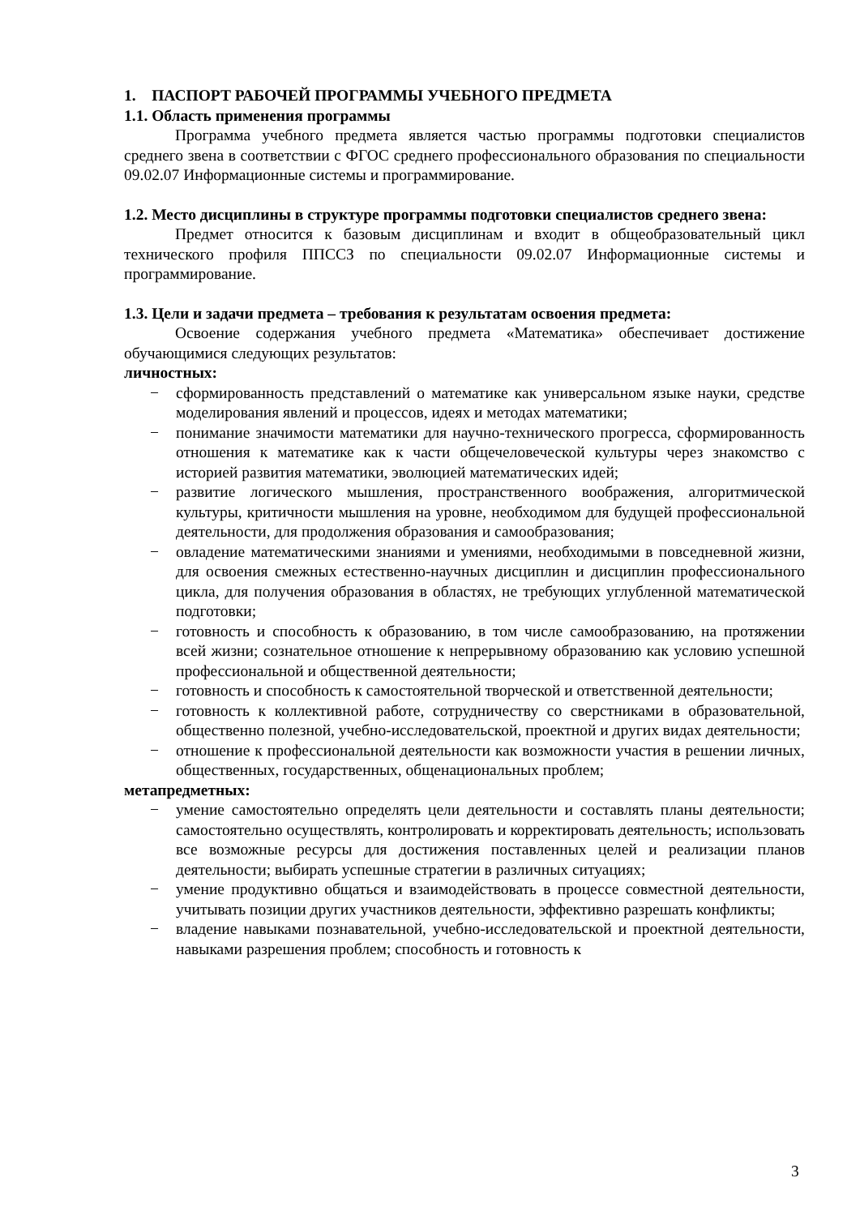1. ПАСПОРТ РАБОЧЕЙ ПРОГРАММЫ УЧЕБНОГО ПРЕДМЕТА
1.1. Область применения программы
Программа учебного предмета является частью программы подготовки специалистов среднего звена в соответствии с ФГОС среднего профессионального образования по специальности 09.02.07 Информационные системы и программирование.
1.2. Место дисциплины в структуре программы подготовки специалистов среднего звена:
Предмет относится к базовым дисциплинам и входит в общеобразовательный цикл технического профиля ППССЗ по специальности 09.02.07 Информационные системы и программирование.
1.3. Цели и задачи предмета – требования к результатам освоения предмета:
Освоение содержания учебного предмета «Математика» обеспечивает достижение обучающимися следующих результатов:
личностных:
− сформированность представлений о математике как универсальном языке науки, средстве моделирования явлений и процессов, идеях и методах математики;
− понимание значимости математики для научно-технического прогресса, сформированность отношения к математике как к части общечеловеческой культуры через знакомство с историей развития математики, эволюцией математических идей;
− развитие логического мышления, пространственного воображения, алгоритмической культуры, критичности мышления на уровне, необходимом для будущей профессиональной деятельности, для продолжения образования и самообразования;
− овладение математическими знаниями и умениями, необходимыми в повседневной жизни, для освоения смежных естественно-научных дисциплин и дисциплин профессионального цикла, для получения образования в областях, не требующих углубленной математической подготовки;
− готовность и способность к образованию, в том числе самообразованию, на протяжении всей жизни; сознательное отношение к непрерывному образованию как условию успешной профессиональной и общественной деятельности;
− готовность и способность к самостоятельной творческой и ответственной деятельности;
− готовность к коллективной работе, сотрудничеству со сверстниками в образовательной, общественно полезной, учебно-исследовательской, проектной и других видах деятельности;
− отношение к профессиональной деятельности как возможности участия в решении личных, общественных, государственных, общенациональных проблем;
метапредметных:
− умение самостоятельно определять цели деятельности и составлять планы деятельности; самостоятельно осуществлять, контролировать и корректировать деятельность; использовать все возможные ресурсы для достижения поставленных целей и реализации планов деятельности; выбирать успешные стратегии в различных ситуациях;
− умение продуктивно общаться и взаимодействовать в процессе совместной деятельности, учитывать позиции других участников деятельности, эффективно разрешать конфликты;
− владение навыками познавательной, учебно-исследовательской и проектной деятельности, навыками разрешения проблем; способность и готовность к
3